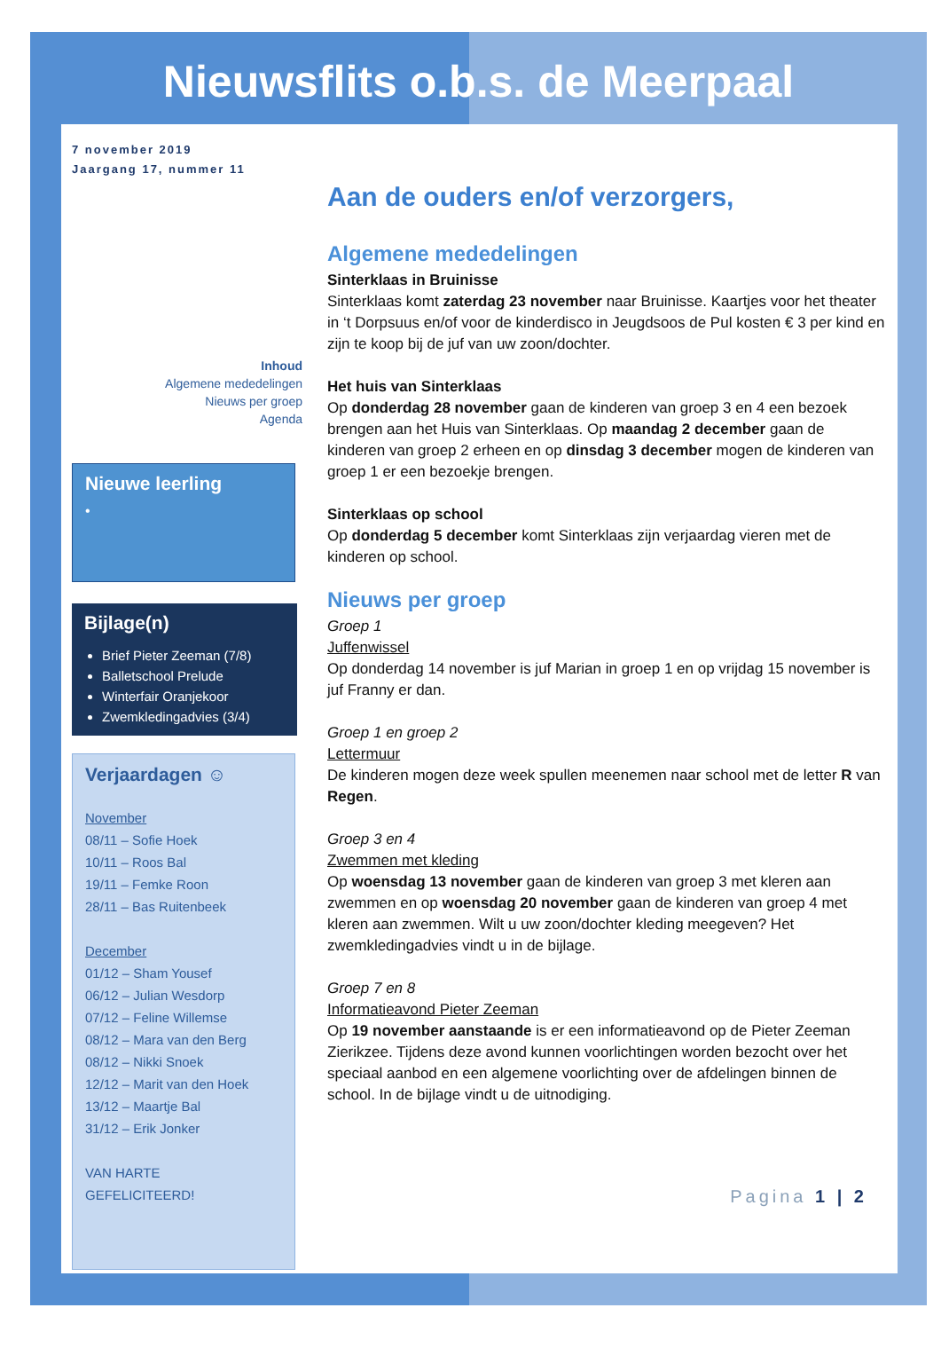Nieuwsflits o.b.s. de Meerpaal
7 november 2019
Jaargang 17, nummer 11
Inhoud
Algemene mededelingen
Nieuws per groep
Agenda
Nieuwe leerling
•
Bijlage(n)
Brief Pieter Zeeman (7/8)
Balletschool Prelude
Winterfair Oranjekoor
Zwemkledingadvies (3/4)
Verjaardagen ☺
November
08/11 – Sofie Hoek
10/11 – Roos Bal
19/11 – Femke Roon
28/11 – Bas Ruitenbeek
December
01/12 – Sham Yousef
06/12 – Julian Wesdorp
07/12 – Feline Willemse
08/12 – Mara van den Berg
08/12 – Nikki Snoek
12/12 – Marit van den Hoek
13/12 – Maartje Bal
31/12 – Erik Jonker
VAN HARTE
GEFELICITEERD!
Aan de ouders en/of verzorgers,
Algemene mededelingen
Sinterklaas in Bruinisse
Sinterklaas komt zaterdag 23 november naar Bruinisse. Kaartjes voor het theater in ‘t Dorpsuus en/of voor de kinderdisco in Jeugdsoos de Pul kosten € 3 per kind en zijn te koop bij de juf van uw zoon/dochter.
Het huis van Sinterklaas
Op donderdag 28 november gaan de kinderen van groep 3 en 4 een bezoek brengen aan het Huis van Sinterklaas. Op maandag 2 december gaan de kinderen van groep 2 erheen en op dinsdag 3 december mogen de kinderen van groep 1 er een bezoekje brengen.
Sinterklaas op school
Op donderdag 5 december komt Sinterklaas zijn verjaardag vieren met de kinderen op school.
Nieuws per groep
Groep 1
Juffenwissel
Op donderdag 14 november is juf Marian in groep 1 en op vrijdag 15 november is juf Franny er dan.
Groep 1 en groep 2
Lettermuur
De kinderen mogen deze week spullen meenemen naar school met de letter R van Regen.
Groep 3 en 4
Zwemmen met kleding
Op woensdag 13 november gaan de kinderen van groep 3 met kleren aan zwemmen en op woensdag 20 november gaan de kinderen van groep 4 met kleren aan zwemmen. Wilt u uw zoon/dochter kleding meegeven? Het zwemkledingadvies vindt u in de bijlage.
Groep 7 en 8
Informatieavond Pieter Zeeman
Op 19 november aanstaande is er een informatieavond op de Pieter Zeeman Zierikzee. Tijdens deze avond kunnen voorlichtingen worden bezocht over het speciaal aanbod en een algemene voorlichting over de afdelingen binnen de school. In de bijlage vindt u de uitnodiging.
Pagina 1 | 2